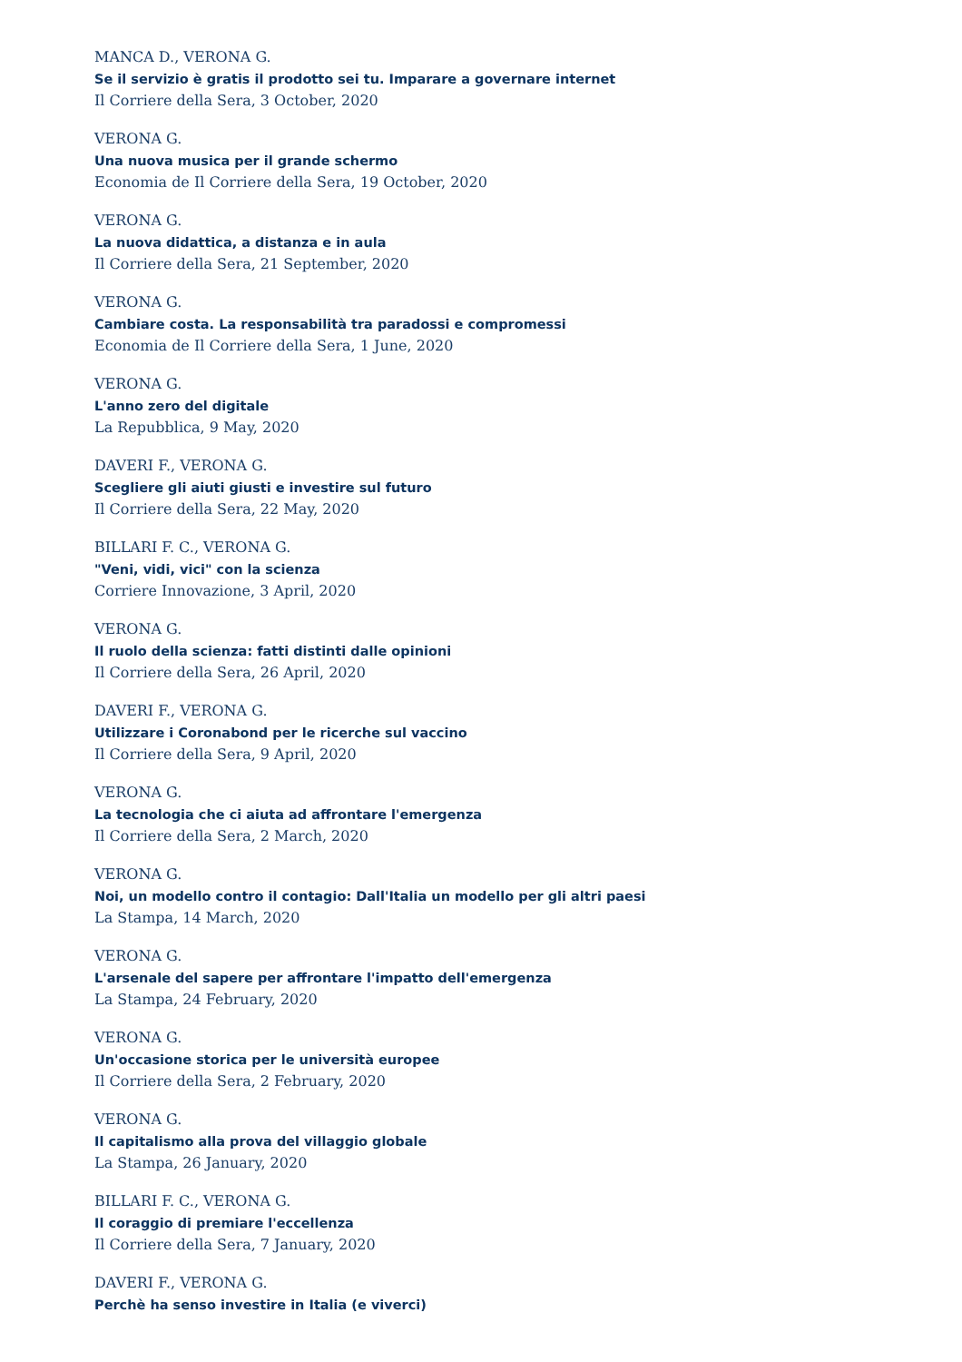MANCA D., VERONA G.
Se il servizio è gratis il prodotto sei tu. Imparare a governare internet
Il Corriere della Sera, 3 October, 2020
VERONA G.
Una nuova musica per il grande schermo
Economia de Il Corriere della Sera, 19 October, 2020
VERONA G.
La nuova didattica, a distanza e in aula
Il Corriere della Sera, 21 September, 2020
VERONA G.
Cambiare costa. La responsabilità tra paradossi e compromessi
Economia de Il Corriere della Sera, 1 June, 2020
VERONA G.
L'anno zero del digitale
La Repubblica, 9 May, 2020
DAVERI F., VERONA G.
Scegliere gli aiuti giusti e investire sul futuro
Il Corriere della Sera, 22 May, 2020
BILLARI F. C., VERONA G.
"Veni, vidi, vici" con la scienza
Corriere Innovazione, 3 April, 2020
VERONA G.
Il ruolo della scienza: fatti distinti dalle opinioni
Il Corriere della Sera, 26 April, 2020
DAVERI F., VERONA G.
Utilizzare i Coronabond per le ricerche sul vaccino
Il Corriere della Sera, 9 April, 2020
VERONA G.
La tecnologia che ci aiuta ad affrontare l'emergenza
Il Corriere della Sera, 2 March, 2020
VERONA G.
Noi, un modello contro il contagio: Dall'Italia un modello per gli altri paesi
La Stampa, 14 March, 2020
VERONA G.
L'arsenale del sapere per affrontare l'impatto dell'emergenza
La Stampa, 24 February, 2020
VERONA G.
Un'occasione storica per le università europee
Il Corriere della Sera, 2 February, 2020
VERONA G.
Il capitalismo alla prova del villaggio globale
La Stampa, 26 January, 2020
BILLARI F. C., VERONA G.
Il coraggio di premiare l'eccellenza
Il Corriere della Sera, 7 January, 2020
DAVERI F., VERONA G.
Perchè ha senso investire in Italia (e viverci)